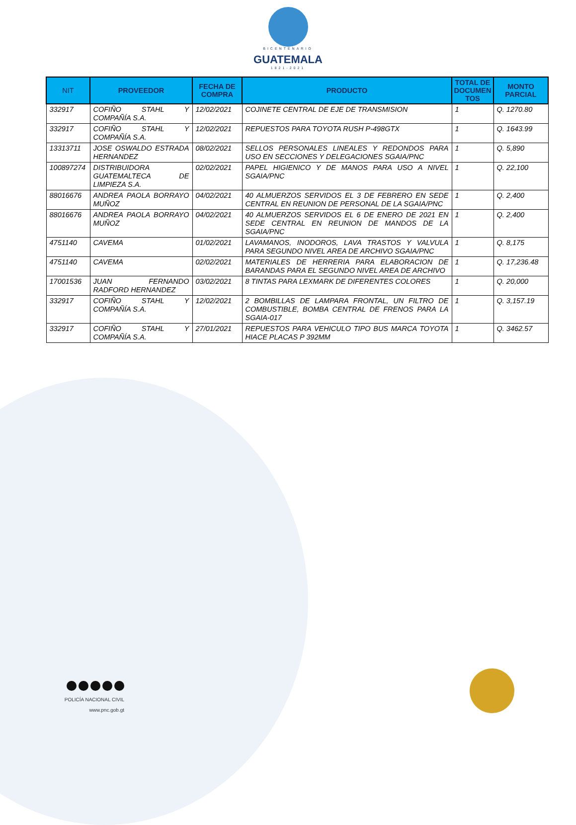BICENTENARIO
GUATEMALA
1821-2021
| NIT | PROVEEDOR | FECHA DE COMPRA | PRODUCTO | TOTAL DE DOCUMEN TOS | MONTO PARCIAL |
| --- | --- | --- | --- | --- | --- |
| 332917 | COFIÑO STAHL Y COMPAÑÍA S.A. | 12/02/2021 | COJINETE CENTRAL DE EJE DE TRANSMISION | 1 | Q. 1270.80 |
| 332917 | COFIÑO STAHL Y COMPAÑÍA S.A. | 12/02/2021 | REPUESTOS PARA TOYOTA RUSH P-498GTX | 1 | Q. 1643.99 |
| 13313711 | JOSE OSWALDO ESTRADA HERNANDEZ | 08/02/2021 | SELLOS PERSONALES LINEALES Y REDONDOS PARA USO EN SECCIONES Y DELEGACIONES SGAIA/PNC | 1 | Q. 5,890 |
| 100897274 | DISTRIBUIDORA GUATEMALTECA DE LIMPIEZA S.A. | 02/02/2021 | PAPEL HIGIENICO Y DE MANOS PARA USO A NIVEL SGAIA/PNC | 1 | Q. 22,100 |
| 88016676 | ANDREA PAOLA BORRAYO MUÑOZ | 04/02/2021 | 40 ALMUERZOS SERVIDOS EL 3 DE FEBRERO EN SEDE CENTRAL EN REUNION DE PERSONAL DE LA SGAIA/PNC | 1 | Q. 2,400 |
| 88016676 | ANDREA PAOLA BORRAYO MUÑOZ | 04/02/2021 | 40 ALMUERZOS SERVIDOS EL 6 DE ENERO DE 2021 EN SEDE CENTRAL EN REUNION DE MANDOS DE LA SGAIA/PNC | 1 | Q. 2,400 |
| 4751140 | CAVEMA | 01/02/2021 | LAVAMANOS, INODOROS, LAVA TRASTOS Y VALVULA PARA SEGUNDO NIVEL AREA DE ARCHIVO SGAIA/PNC | 1 | Q. 8,175 |
| 4751140 | CAVEMA | 02/02/2021 | MATERIALES DE HERRERIA PARA ELABORACION DE BARANDAS PARA EL SEGUNDO NIVEL AREA DE ARCHIVO | 1 | Q. 17,236.48 |
| 17001536 | JUAN FERNANDO RADFORD HERNANDEZ | 03/02/2021 | 8 TINTAS PARA LEXMARK DE DIFERENTES COLORES | 1 | Q. 20,000 |
| 332917 | COFIÑO STAHL Y COMPAÑÍA S.A. | 12/02/2021 | 2 BOMBILLAS DE LAMPARA FRONTAL, UN FILTRO DE COMBUSTIBLE, BOMBA CENTRAL DE FRENOS PARA LA SGAIA-017 | 1 | Q. 3,157.19 |
| 332917 | COFIÑO STAHL Y COMPAÑÍA S.A. | 27/01/2021 | REPUESTOS PARA VEHICULO TIPO BUS MARCA TOYOTA HIACE PLACAS P 392MM | 1 | Q. 3462.57 |
POLICÍA NACIONAL CIVIL
www.pnc.gob.gt